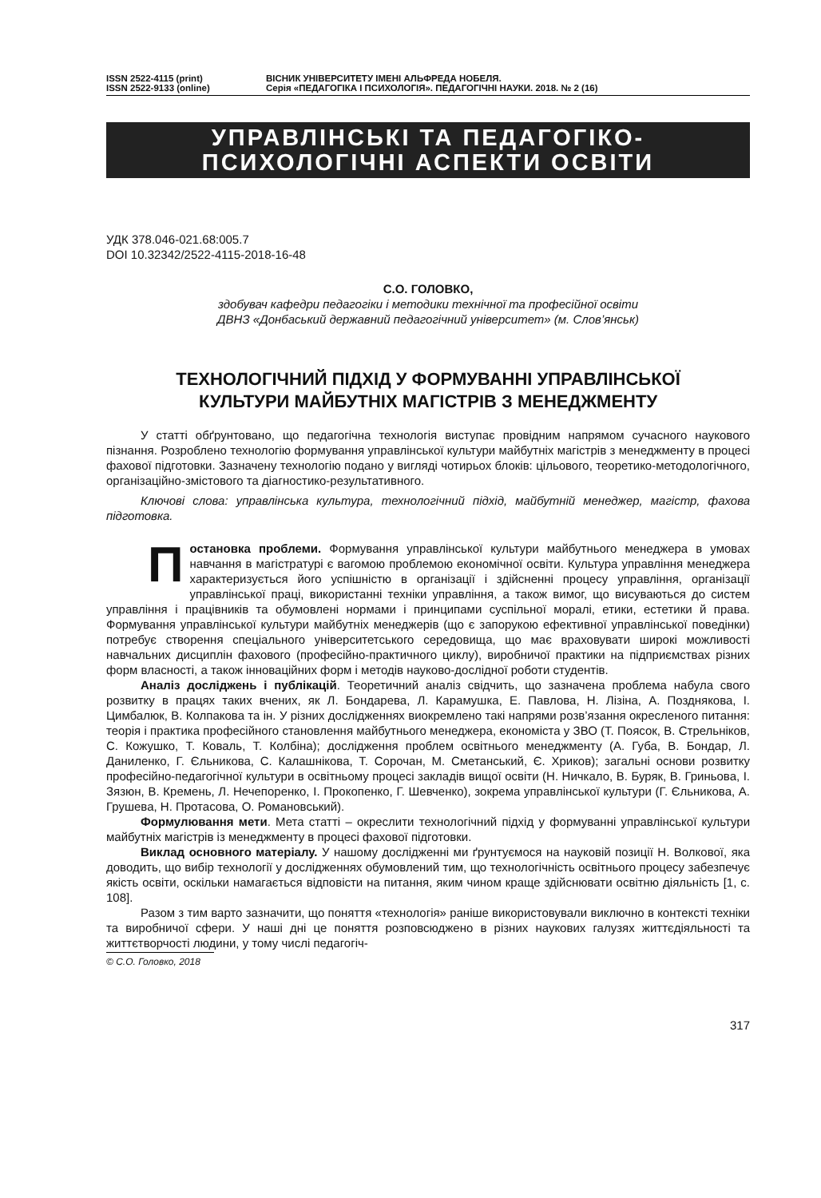ISSN 2522-4115 (print)
ISSN 2522-9133 (online)
ВІСНИК УНІВЕРСИТЕТУ ІМЕНІ АЛЬФРЕДА НОБЕЛЯ.
Серія «ПЕДАГОГІКА І ПСИХОЛОГІЯ». ПЕДАГОГІЧНІ НАУКИ. 2018. № 2 (16)
УПРАВЛІНСЬКІ ТА ПЕДАГОГІКО-
ПСИХОЛОГІЧНІ АСПЕКТИ ОСВІТИ
УДК 378.046-021.68:005.7
DOI 10.32342/2522-4115-2018-16-48
С.О. ГОЛОВКО,
здобувач кафедри педагогіки і методики технічної та професійної освіти
ДВНЗ «Донбаський державний педагогічний університет» (м. Слов’янськ)
ТЕХНОЛОГІЧНИЙ ПІДХІД У ФОРМУВАННІ УПРАВЛІНСЬКОЇ
КУЛЬТУРИ МАЙБУТНІХ МАГІСТРІВ З МЕНЕДЖМЕНТУ
У статті обґрунтовано, що педагогічна технологія виступає провідним напрямом сучасного наукового пізнання. Розроблено технологію формування управлінської культури майбутніх магістрів з менеджменту в процесі фахової підготовки. Зазначену технологію подано у вигляді чотирьох блоків: цільового, теоретико-методологічного, організаційно-змістового та діагностико-результативного.
Ключові слова: управлінська культура, технологічний підхід, майбутній менеджер, магістр, фахова підготовка.
Постановка проблеми. Формування управлінської культури майбутнього менеджера в умовах навчання в магістратурі є вагомою проблемою економічної освіти. Культура управління менеджера характеризується його успішністю в організації і здійсненні процесу управління, організації управлінської праці, використанні техніки управління, а також вимог, що висуваються до систем управління і працівників та обумовлені нормами і принципами суспільної моралі, етики, естетики й права. Формування управлінської культури майбутніх менеджерів (що є запорукою ефективної управлінської поведінки) потребує створення спеціального університетського середовища, що має враховувати широкі можливості навчальних дисциплін фахового (професійно-практичного циклу), виробничої практики на підприємствах різних форм власності, а також інноваційних форм і методів науково-дослідної роботи студентів.
Аналіз досліджень і публікацій. Теоретичний аналіз свідчить, що зазначена проблема набула свого розвитку в працях таких вчених, як Л. Бондарева, Л. Карамушка, Е. Павлова, Н. Лізіна, А. Позднякова, І. Цимбалюк, В. Колпакова та ін. У різних дослідженнях виокремлено такі напрями розв’язання окресленого питання: теорія і практика професійного становлення майбутнього менеджера, економіста у ЗВО (Т. Поясок, В. Стрельніков, С. Кожушко, Т. Коваль, Т. Колбіна); дослідження проблем освітнього менеджменту (А. Губа, В. Бондар, Л. Даниленко, Г. Єльникова, С. Калашнікова, Т. Сорочан, М. Сметанський, Є. Хриков); загальні основи розвитку професійно-педагогічної культури в освітньому процесі закладів вищої освіти (Н. Ничкало, В. Буряк, В. Гриньова, І. Зязюн, В. Кремень, Л. Нечепоренко, І. Прокопенко, Г. Шевченко), зокрема управлінської культури (Г. Єльникова, А. Грушева, Н. Протасова, О. Романовський).
Формулювання мети. Мета статті – окреслити технологічний підхід у формуванні управлінської культури майбутніх магістрів із менеджменту в процесі фахової підготовки.
Виклад основного матеріалу. У нашому дослідженні ми ґрунтуємося на науковій позиції Н. Волкової, яка доводить, що вибір технології у дослідженнях обумовлений тим, що технологічність освітнього процесу забезпечує якість освіти, оскільки намагається відповісти на питання, яким чином краще здійснювати освітню діяльність [1, с. 108].
Разом з тим варто зазначити, що поняття «технологія» раніше використовували виключно в контексті техніки та виробничої сфери. У наші дні це поняття розповсюджено в різних наукових галузях життєдіяльності та життєтворчості людини, у тому числі педагогіч-
© С.О. Головко, 2018
317